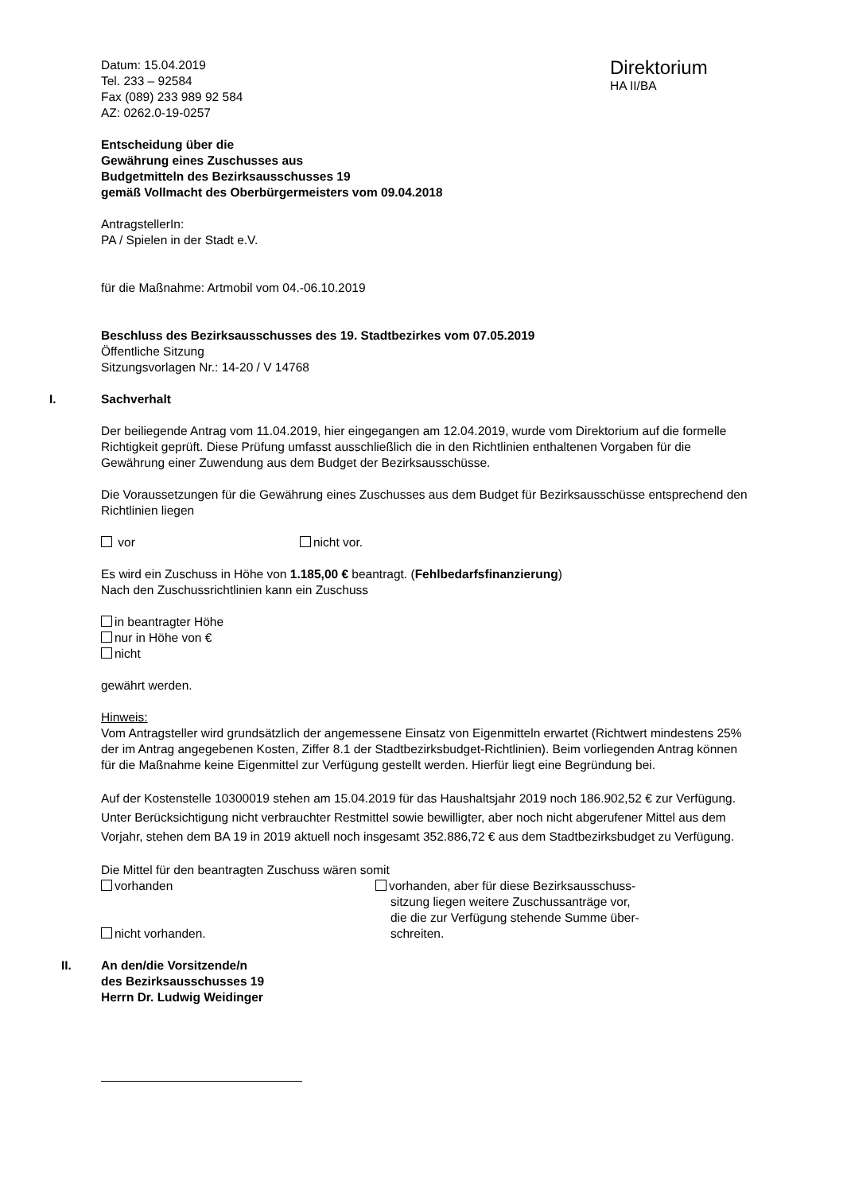Datum: 15.04.2019
Tel. 233 – 92584
Fax (089) 233 989 92 584
AZ: 0262.0-19-0257
Direktorium
HA II/BA
Entscheidung über die
Gewährung eines Zuschusses aus
Budgetmitteln des Bezirksausschusses 19
gemäß Vollmacht des Oberbürgermeisters vom 09.04.2018
AntragstellerIn:
PA / Spielen in der Stadt e.V.
für die Maßnahme: Artmobil vom 04.-06.10.2019
Beschluss des Bezirksausschusses des 19. Stadtbezirkes vom 07.05.2019
Öffentliche Sitzung
Sitzungsvorlagen Nr.: 14-20 / V 14768
I. Sachverhalt
Der beiliegende Antrag vom 11.04.2019, hier eingegangen am 12.04.2019, wurde vom Direktorium auf die formelle Richtigkeit geprüft. Diese Prüfung umfasst ausschließlich die in den Richtlinien enthaltenen Vorgaben für die Gewährung einer Zuwendung aus dem Budget der Bezirksausschüsse.
Die Voraussetzungen für die Gewährung eines Zuschusses aus dem Budget für Bezirksausschüsse entsprechend den Richtlinien liegen
vor nicht vor.
Es wird ein Zuschuss in Höhe von 1.185,00 € beantragt. (Fehlbedarfsfinanzierung)
Nach den Zuschussrichtlinien kann ein Zuschuss
in beantragter Höhe
nur in Höhe von €
nicht
gewährt werden.
Hinweis:
Vom Antragsteller wird grundsätzlich der angemessene Einsatz von Eigenmitteln erwartet (Richtwert mindestens 25% der im Antrag angegebenen Kosten, Ziffer 8.1 der Stadtbezirksbudget-Richtlinien). Beim vorliegenden Antrag können für die Maßnahme keine Eigenmittel zur Verfügung gestellt werden. Hierfür liegt eine Begründung bei.
Auf der Kostenstelle 10300019 stehen am 15.04.2019 für das Haushaltsjahr 2019 noch 186.902,52 € zur Verfügung. Unter Berücksichtigung nicht verbrauchter Restmittel sowie bewilligter, aber noch nicht abgerufener Mittel aus dem Vorjahr, stehen dem BA 19 in 2019 aktuell noch insgesamt 352.886,72 € aus dem Stadtbezirksbudget zu Verfügung.
Die Mittel für den beantragten Zuschuss wären somit
vorhanden
nicht vorhanden.
vorhanden, aber für diese Bezirksausschuss-
sitzung liegen weitere Zuschussanträge vor,
die die zur Verfügung stehende Summe über-
schreiten.
II. An den/die Vorsitzende/n
des Bezirksausschusses 19
Herrn Dr. Ludwig Weidinger